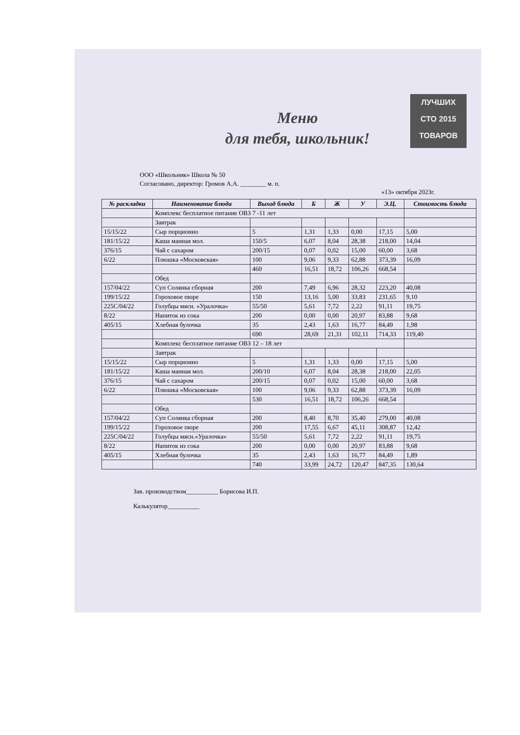ЛУЧШИХ
СТО 2015
ТОВАРОВ
Меню
для тебя, школьник!
ООО «Школьник» Школа № 50
Согласовано, директор: Громов А.А. ________ м. п.
«13» октября 2023г.
| № раскладки | Наименование блюда | Выход блюда | Б | Ж | У | Э.Ц. | Стоимость блюда |
| --- | --- | --- | --- | --- | --- | --- | --- |
| | Комплекс бесплатное питание ОВЗ 7 -11 лет | | | | | | |
| | Завтрак | | | | | | |
| 15/15/22 | Сыр порционно | 5 | 1,31 | 1,33 | 0,00 | 17,15 | 5,00 |
| 181/15/22 | Каша манная мол. | 150/5 | 6,07 | 8,04 | 28,38 | 218,00 | 14,04 |
| 376/15 | Чай с сахаром | 200/15 | 0,07 | 0,02 | 15,00 | 60,00 | 3,68 |
| 6/22 | Плюшка «Московская» | 100 | 9,06 | 9,33 | 62,88 | 373,39 | 16,09 |
| | | 460 | 16,51 | 18,72 | 106,26 | 668,54 | |
| | Обед | | | | | | |
| 157/04/22 | Суп Солянка сборная | 200 | 7,49 | 6,96 | 28,32 | 223,20 | 40,08 |
| 199/15/22 | Гороховое пюре | 150 | 13,16 | 5,00 | 33,83 | 231,65 | 9,10 |
| 225С/04/22 | Голубцы мясн. «Уралочка» | 55/50 | 5,61 | 7,72 | 2,22 | 91,11 | 19,75 |
| 8/22 | Напиток из сока | 200 | 0,00 | 0,00 | 20,97 | 83,88 | 9,68 |
| 405/15 | Хлебная булочка | 35 | 2,43 | 1,63 | 16,77 | 84,49 | 1,98 |
| | | 690 | 28,69 | 21,31 | 102,11 | 714,33 | 119,40 |
| | Комплекс бесплатное питание ОВЗ 12 – 18 лет | | | | | | |
| | Завтрак | | | | | | |
| 15/15/22 | Сыр порционно | 5 | 1,31 | 1,33 | 0,00 | 17,15 | 5,00 |
| 181/15/22 | Каша манная мол. | 200/10 | 6,07 | 8,04 | 28,38 | 218,00 | 22,05 |
| 376/15 | Чай с сахаром | 200/15 | 0,07 | 0,02 | 15,00 | 60,00 | 3,68 |
| 6/22 | Плюшка «Московская» | 100 | 9,06 | 9,33 | 62,88 | 373,39 | 16,09 |
| | | 530 | 16,51 | 18,72 | 106,26 | 668,54 | |
| | Обед | | | | | | |
| 157/04/22 | Суп Солянка сборная | 200 | 8,40 | 8,70 | 35,40 | 279,00 | 40,08 |
| 199/15/22 | Гороховое пюре | 200 | 17,55 | 6,67 | 45,11 | 308,87 | 12,42 |
| 225С/04/22 | Голубцы мясн.«Уралочка» | 55/50 | 5,61 | 7,72 | 2,22 | 91,11 | 19,75 |
| 8/22 | Напиток из сока | 200 | 0,00 | 0,00 | 20,97 | 83,88 | 9,68 |
| 405/15 | Хлебная булочка | 35 | 2,43 | 1,63 | 16,77 | 84,49 | 1,89 |
| | | 740 | 33,99 | 24,72 | 120,47 | 847,35 | 130,64 |
Зав. производством__________ Борисова И.П.
Калькулятор__________